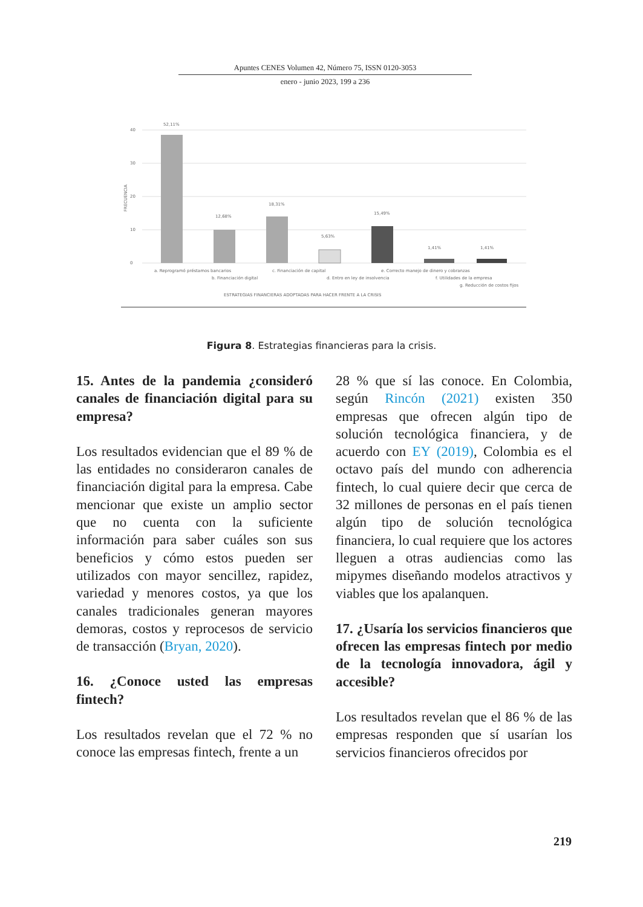Apuntes CENES Volumen 42, Número 75, ISSN 0120-3053
enero - junio 2023, 199 a 236
40
30
20
10
0
FRECUENCIA
52,11%
12,68%
18,31%
5,63%
15,49%
1,41%
1,41%
a. Reprogramó préstamos bancarios
b. Financiación digital
c. Financiación de capital
d. Entro en ley de insolvencia
e. Correcto manejo de dinero y cobranzas
f. Utilidades de la empresa
g. Reducción de costos fijos
ESTRATEGIAS FINANCIERAS ADOPTADAS PARA HACER FRENTE A LA CRISIS
Figura 8. Estrategias financieras para la crisis.
15. Antes de la pandemia ¿consideró canales de financiación digital para su empresa?
Los resultados evidencian que el 89 % de las entidades no consideraron canales de financiación digital para la empresa. Cabe mencionar que existe un amplio sector que no cuenta con la suficiente información para saber cuáles son sus beneficios y cómo estos pueden ser utilizados con mayor sencillez, rapidez, variedad y menores costos, ya que los canales tradicionales generan mayores demoras, costos y reprocesos de servicio de transacción (Bryan, 2020).
16. ¿Conoce usted las empresas fintech?
Los resultados revelan que el 72 % no conoce las empresas fintech, frente a un
28 % que sí las conoce. En Colombia, según Rincón (2021) existen 350 empresas que ofrecen algún tipo de solución tecnológica financiera, y de acuerdo con EY (2019), Colombia es el octavo país del mundo con adherencia fintech, lo cual quiere decir que cerca de 32 millones de personas en el país tienen algún tipo de solución tecnológica financiera, lo cual requiere que los actores lleguen a otras audiencias como las mipymes diseñando modelos atractivos y viables que los apalanquen.
17. ¿Usaría los servicios financieros que ofrecen las empresas fintech por medio de la tecnología innovadora, ágil y accesible?
Los resultados revelan que el 86 % de las empresas responden que sí usarían los servicios financieros ofrecidos por
219